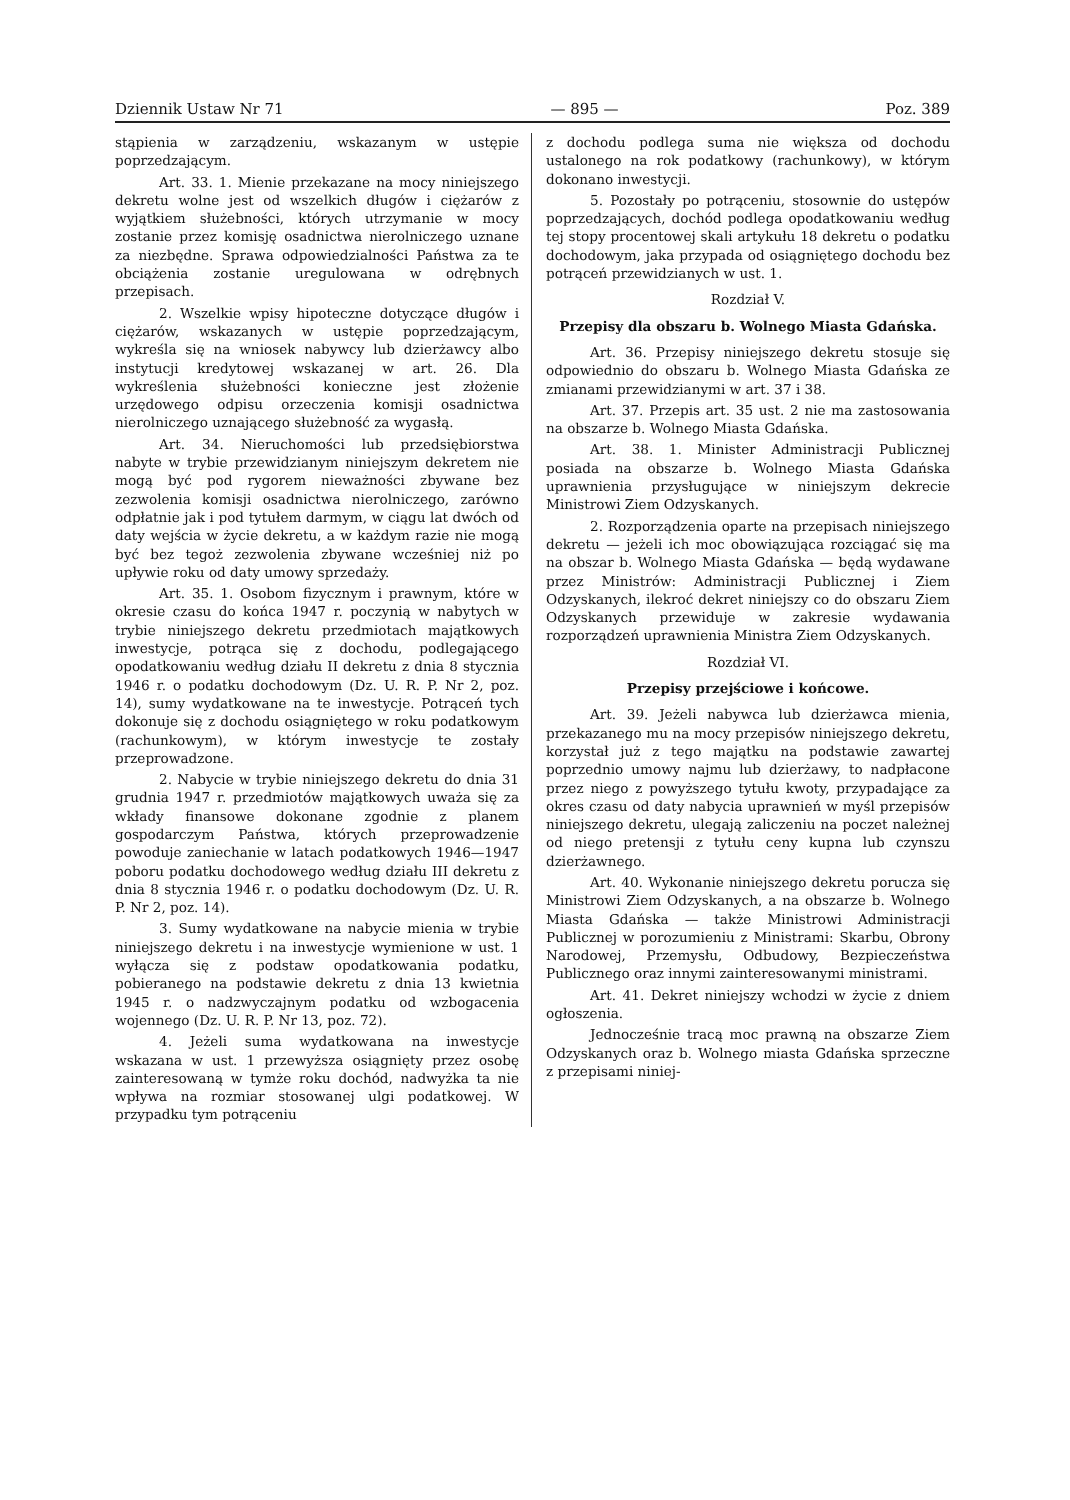Dziennik Ustaw Nr 71 — 895 — Poz. 389
stąpienia w zarządzeniu, wskazanym w ustępie poprzedzającym.
Art. 33. 1. Mienie przekazane na mocy niniejszego dekretu wolne jest od wszelkich długów i ciężarów z wyjątkiem służebności, których utrzymanie w mocy zostanie przez komisję osadnictwa nierolniczego uznane za niezbędne. Sprawa odpowiedzialności Państwa za te obciążenia zostanie uregulowana w odrębnych przepisach.
2. Wszelkie wpisy hipoteczne dotyczące długów i ciężarów, wskazanych w ustępie poprzedzającym, wykreśla się na wniosek nabywcy lub dzierżawcy albo instytucji kredytowej wskazanej w art. 26. Dla wykreślenia służebności konieczne jest złożenie urzędowego odpisu orzeczenia komisji osadnictwa nierolniczego uznającego służebność za wygasłą.
Art. 34. Nieruchomości lub przedsiębiorstwa nabyte w trybie przewidzianym niniejszym dekretem nie mogą być pod rygorem nieważności zbywane bez zezwolenia komisji osadnictwa nierolniczego, zarówno odpłatnie jak i pod tytułem darmym, w ciągu lat dwóch od daty wejścia w życie dekretu, a w każdym razie nie mogą być bez tegoż zezwolenia zbywane wcześniej niż po upływie roku od daty umowy sprzedaży.
Art. 35. 1. Osobom fizycznym i prawnym, które w okresie czasu do końca 1947 r. poczynią w nabytych w trybie niniejszego dekretu przedmiotach majątkowych inwestycje, potrąca się z dochodu, podlegającego opodatkowaniu według działu II dekretu z dnia 8 stycznia 1946 r. o podatku dochodowym (Dz. U. R. P. Nr 2, poz. 14), sumy wydatkowane na te inwestycje. Potrąceń tych dokonuje się z dochodu osiągniętego w roku podatkowym (rachunkowym), w którym inwestycje te zostały przeprowadzone.
2. Nabycie w trybie niniejszego dekretu do dnia 31 grudnia 1947 r. przedmiotów majątkowych uważa się za wkłady finansowe dokonane zgodnie z planem gospodarczym Państwa, których przeprowadzenie powoduje zaniechanie w latach podatkowych 1946—1947 poboru podatku dochodowego według działu III dekretu z dnia 8 stycznia 1946 r. o podatku dochodowym (Dz. U. R. P. Nr 2, poz. 14).
3. Sumy wydatkowane na nabycie mienia w trybie niniejszego dekretu i na inwestycje wymienione w ust. 1 wyłącza się z podstaw opodatkowania podatku, pobieranego na podstawie dekretu z dnia 13 kwietnia 1945 r. o nadzwyczajnym podatku od wzbogacenia wojennego (Dz. U. R. P. Nr 13, poz. 72).
4. Jeżeli suma wydatkowana na inwestycje wskazana w ust. 1 przewyższa osiągnięty przez osobę zainteresowaną w tymże roku dochód, nadwyżka ta nie wpływa na rozmiar stosowanej ulgi podatkowej. W przypadku tym potrąceniu
z dochodu podlega suma nie większa od dochodu ustalonego na rok podatkowy (rachunkowy), w którym dokonano inwestycji.
5. Pozostały po potrąceniu, stosownie do ustępów poprzedzających, dochód podlega opodatkowaniu według tej stopy procentowej skali artykułu 18 dekretu o podatku dochodowym, jaka przypada od osiągniętego dochodu bez potrąceń przewidzianych w ust. 1.
Rozdział V.
Przepisy dla obszaru b. Wolnego Miasta Gdańska.
Art. 36. Przepisy niniejszego dekretu stosuje się odpowiednio do obszaru b. Wolnego Miasta Gdańska ze zmianami przewidzianymi w art. 37 i 38.
Art. 37. Przepis art. 35 ust. 2 nie ma zastosowania na obszarze b. Wolnego Miasta Gdańska.
Art. 38. 1. Minister Administracji Publicznej posiada na obszarze b. Wolnego Miasta Gdańska uprawnienia przysługujące w niniejszym dekrecie Ministrowi Ziem Odzyskanych.
2. Rozporządzenia oparte na przepisach niniejszego dekretu — jeżeli ich moc obowiązująca rozciągać się ma na obszar b. Wolnego Miasta Gdańska — będą wydawane przez Ministrów: Administracji Publicznej i Ziem Odzyskanych, ilekroć dekret niniejszy co do obszaru Ziem Odzyskanych przewiduje w zakresie wydawania rozporządzeń uprawnienia Ministra Ziem Odzyskanych.
Rozdział VI.
Przepisy przejściowe i końcowe.
Art. 39. Jeżeli nabywca lub dzierżawca mienia, przekazanego mu na mocy przepisów niniejszego dekretu, korzystał już z tego majątku na podstawie zawartej poprzednio umowy najmu lub dzierżawy, to nadpłacone przez niego z powyższego tytułu kwoty, przypadające za okres czasu od daty nabycia uprawnień w myśl przepisów niniejszego dekretu, ulegają zaliczeniu na poczet należnej od niego pretensji z tytułu ceny kupna lub czynszu dzierżawnego.
Art. 40. Wykonanie niniejszego dekretu porucza się Ministrowi Ziem Odzyskanych, a na obszarze b. Wolnego Miasta Gdańska — także Ministrowi Administracji Publicznej w porozumieniu z Ministrami: Skarbu, Obrony Narodowej, Przemysłu, Odbudowy, Bezpieczeństwa Publicznego oraz innymi zainteresowanymi ministrami.
Art. 41. Dekret niniejszy wchodzi w życie z dniem ogłoszenia.
Jednocześnie tracą moc prawną na obszarze Ziem Odzyskanych oraz b. Wolnego miasta Gdańska sprzeczne z przepisami niniej-